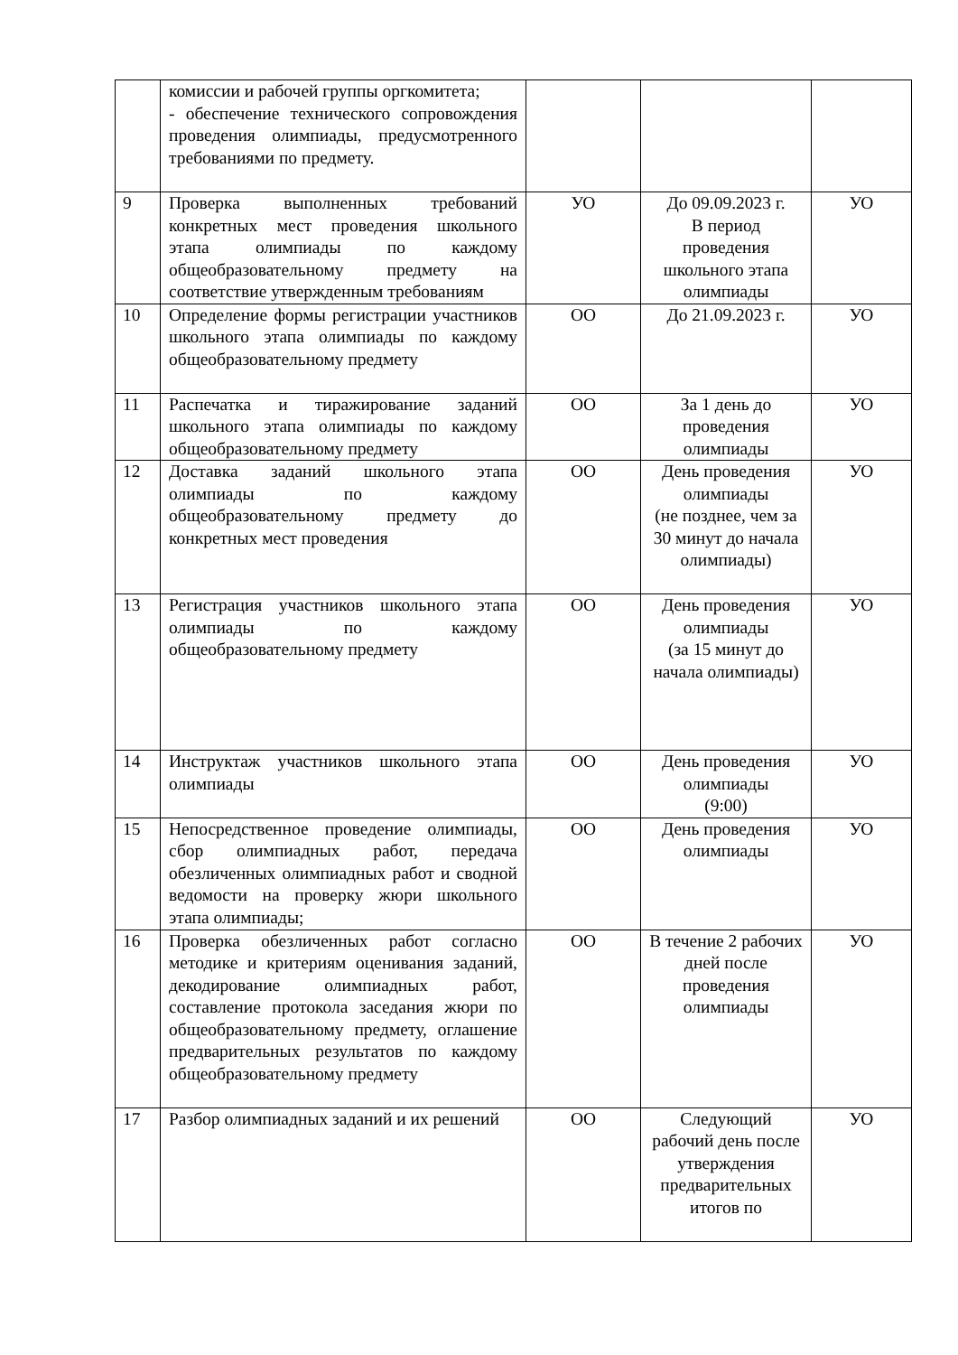| | комиссии и рабочей группы оргкомитета; - обеспечение технического сопровождения проведения олимпиады, предусмотренного требованиями по предмету. | | | |
| 9 | Проверка выполненных требований конкретных мест проведения школьного этапа олимпиады по каждому общеобразовательному предмету на соответствие утвержденным требованиям | УО | До 09.09.2023 г. В период проведения школьного этапа олимпиады | УО |
| 10 | Определение формы регистрации участников школьного этапа олимпиады по каждому общеобразовательному предмету | ОО | До 21.09.2023 г. | УО |
| 11 | Распечатка и тиражирование заданий школьного этапа олимпиады по каждому общеобразовательному предмету | ОО | За 1 день до проведения олимпиады | УО |
| 12 | Доставка заданий школьного этапа олимпиады по каждому общеобразовательному предмету до конкретных мест проведения | ОО | День проведения олимпиады (не позднее, чем за 30 минут до начала олимпиады) | УО |
| 13 | Регистрация участников школьного этапа олимпиады по каждому общеобразовательному предмету | ОО | День проведения олимпиады (за 15 минут до начала олимпиады) | УО |
| 14 | Инструктаж участников школьного этапа олимпиады | ОО | День проведения олимпиады (9:00) | УО |
| 15 | Непосредственное проведение олимпиады, сбор олимпиадных работ, передача обезличенных олимпиадных работ и сводной ведомости на проверку жюри школьного этапа олимпиады; | ОО | День проведения олимпиады | УО |
| 16 | Проверка обезличенных работ согласно методике и критериям оценивания заданий, декодирование олимпиадных работ, составление протокола заседания жюри по общеобразовательному предмету, оглашение предварительных результатов по каждому общеобразовательному предмету | ОО | В течение 2 рабочих дней после проведения олимпиады | УО |
| 17 | Разбор олимпиадных заданий и их решений | ОО | Следующий рабочий день после утверждения предварительных итогов по | УО |